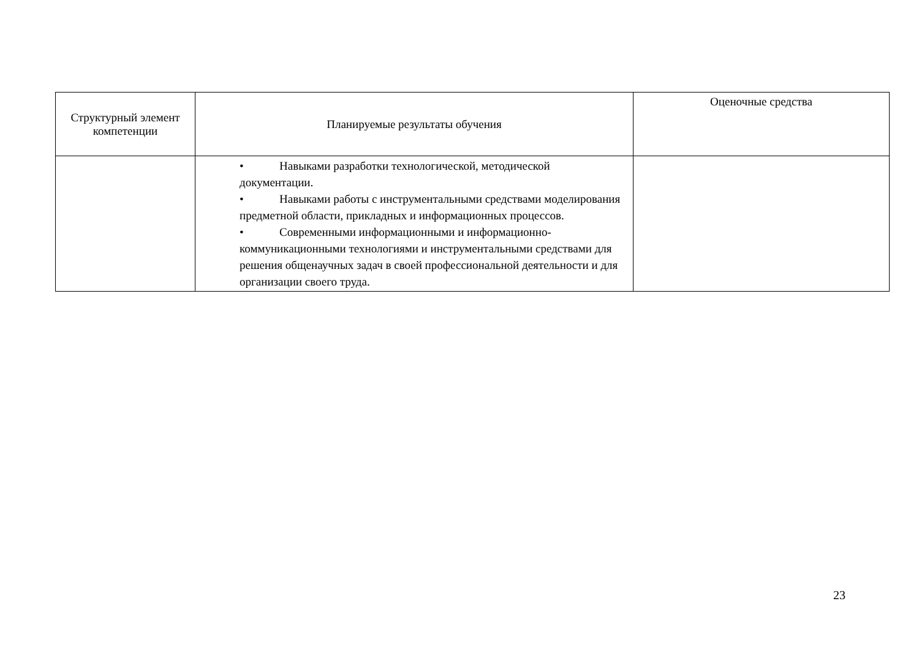| Структурный элемент компетенции | Планируемые результаты обучения | Оценочные средства |
| --- | --- | --- |
| | • Навыками разработки технологической, методической документации. • Навыками работы с инструментальными средствами моделирования предметной области, прикладных и информационных процессов. • Современными информационными и информационно-коммуникационными технологиями и инструментальными средствами для решения общенаучных задач в своей профессиональной деятельности и для организации своего труда. | |
23